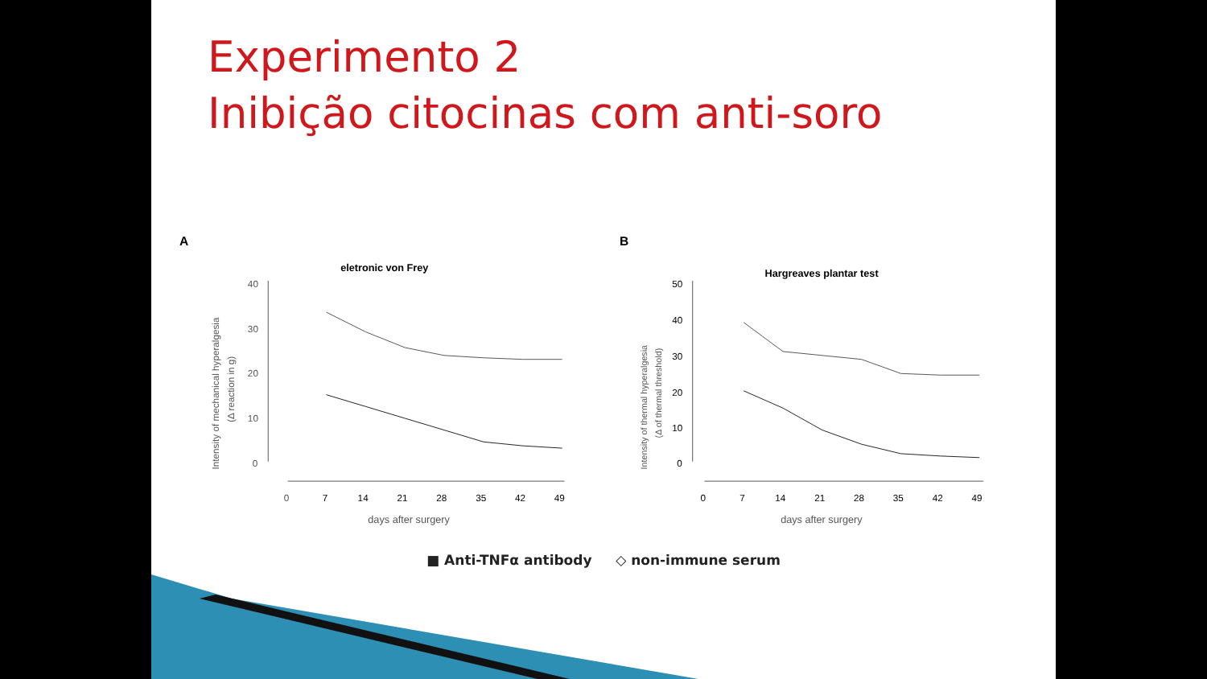Experimento 2
Inibição citocinas com anti-soro
A
eletronic von Frey
Intensity of mechanical hyperalgesia
(Δ reaction in g)
40
30
20
10
0
0
7
14
21
28
35
42
49
days after surgery
B
Hargreaves plantar test
Intensity of thermal hyperalgesia
(Δ of thermal threshold)
50
40
30
20
10
0
0
7
14
21
28
35
42
49
days after surgery
■ Anti-TNFα antibody ◇ non-immune serum